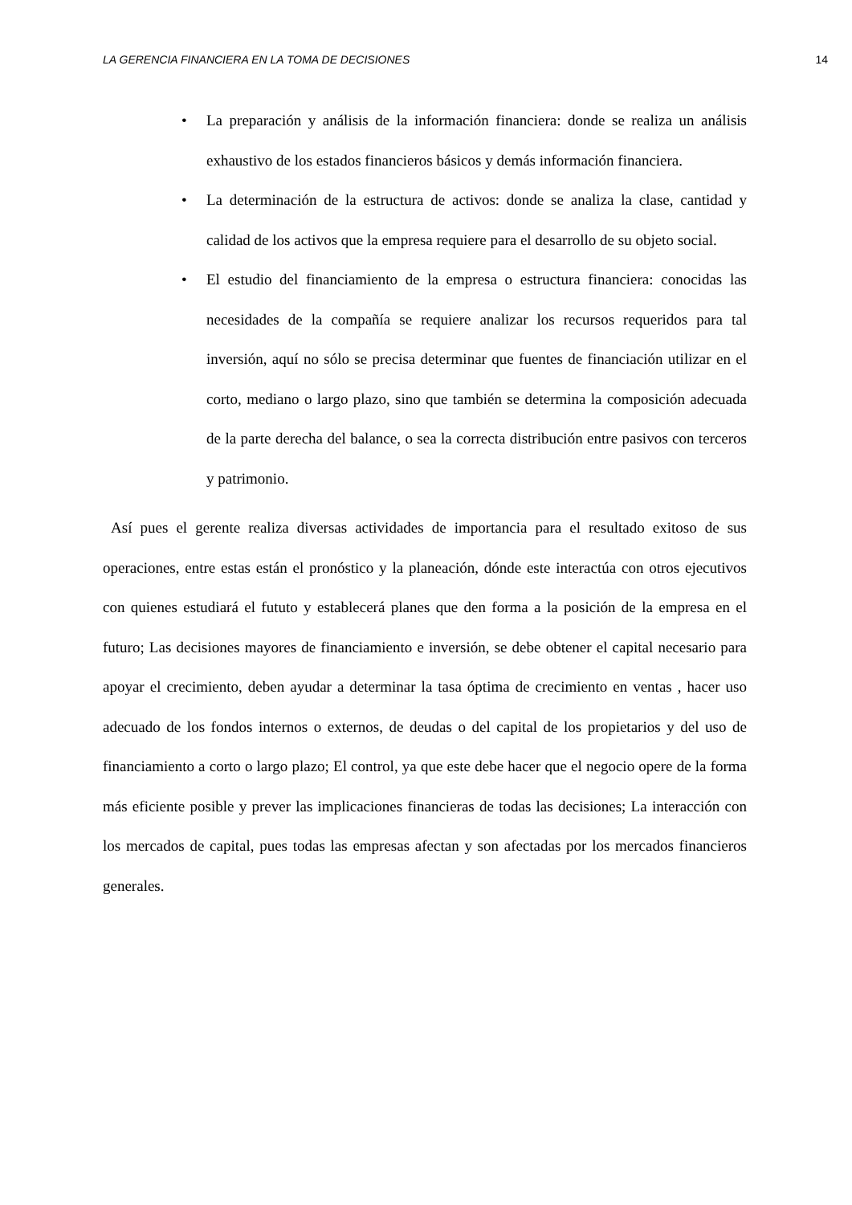LA GERENCIA FINANCIERA EN LA TOMA DE DECISIONES 14
• La preparación y análisis de la información financiera: donde se realiza un análisis exhaustivo de los estados financieros básicos y demás información financiera.
• La determinación de la estructura de activos: donde se analiza la clase, cantidad y calidad de los activos que la empresa requiere para el desarrollo de su objeto social.
• El estudio del financiamiento de la empresa o estructura financiera: conocidas las necesidades de la compañía se requiere analizar los recursos requeridos para tal inversión, aquí no sólo se precisa determinar que fuentes de financiación utilizar en el corto, mediano o largo plazo, sino que también se determina la composición adecuada de la parte derecha del balance, o sea la correcta distribución entre pasivos con terceros y patrimonio.
Así pues el gerente realiza diversas actividades de importancia para el resultado exitoso de sus operaciones, entre estas están el pronóstico y la planeación, dónde este interactúa con otros ejecutivos con quienes estudiará el fututo y establecerá planes que den forma a la posición de la empresa en el futuro; Las decisiones mayores de financiamiento e inversión, se debe obtener el capital necesario para apoyar el crecimiento, deben ayudar a determinar la tasa óptima de crecimiento en ventas , hacer uso adecuado de los fondos internos o externos, de deudas o del capital de los propietarios y del uso de financiamiento a corto o largo plazo; El control, ya que este debe hacer que el negocio opere de la forma más eficiente posible y prever las implicaciones financieras de todas las decisiones; La interacción con los mercados de capital, pues todas las empresas afectan y son afectadas por los mercados financieros generales.